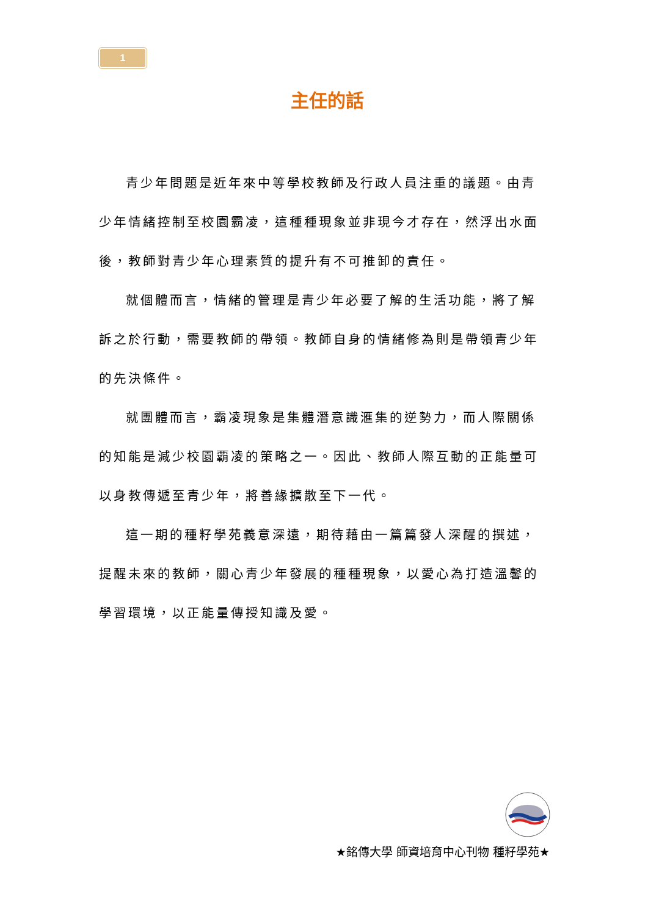1
主任的話
青少年問題是近年來中等學校教師及行政人員注重的議題。由青少年情緒控制至校園霸凌，這種種現象並非現今才存在，然浮出水面後，教師對青少年心理素質的提升有不可推卸的責任。
就個體而言，情緒的管理是青少年必要了解的生活功能，將了解訴之於行動，需要教師的帶領。教師自身的情緒修為則是帶領青少年的先決條件。
就團體而言，霸凌現象是集體潛意識滙集的逆勢力，而人際關係的知能是減少校園覇凌的策略之一。因此、教師人際互動的正能量可以身教傳遞至青少年，將善緣擴散至下一代。
這一期的種籽學苑義意深遠，期待藉由一篇篇發人深醒的撰述，提醒未來的教師，關心青少年發展的種種現象，以愛心為打造溫馨的學習環境，以正能量傳授知識及愛。
★銘傳大學 師資培育中心刊物 種籽學苑★